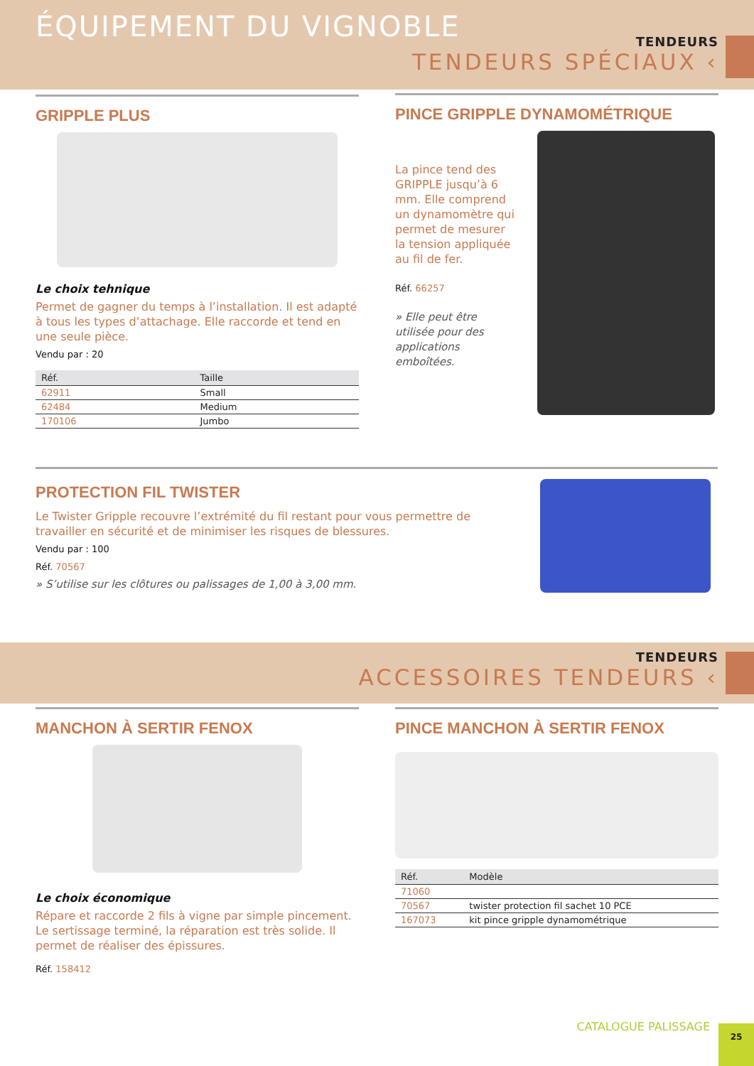ÉQUIPEMENT DU VIGNOBLE TENDEURS
TENDEURS SPÉCIAUX ‹
GRIPPLE PLUS
Le choix tehnique
Permet de gagner du temps à l’installation. Il est adapté à tous les types d’attachage. Elle raccorde et tend en une seule pièce.
Vendu par : 20
| Réf. | Taille |
| --- | --- |
| 62911 | Small |
| 62484 | Medium |
| 170106 | Jumbo |
PINCE GRIPPLE DYNAMOMÉTRIQUE
La pince tend des GRIPPLE jusqu’à 6 mm. Elle comprend un dynamomètre qui permet de mesurer la tension appliquée au fil de fer.
Réf. 66257
» Elle peut être utilisée pour des applications emboîtées.
PROTECTION FIL TWISTER
Le Twister Gripple recouvre l’extrémité du fil restant pour vous permettre de travailler en sécurité et de minimiser les risques de blessures.
Vendu par : 100
Réf. 70567
» S’utilise sur les clôtures ou palissages de 1,00 à 3,00 mm.
TENDEURS
ACCESSOIRES TENDEURS ‹
MANCHON À SERTIR FENOX
Le choix économique
Répare et raccorde 2 fils à vigne par simple pincement. Le sertissage terminé, la réparation est très solide. Il permet de réaliser des épissures.
Réf. 158412
PINCE MANCHON À SERTIR FENOX
| Réf. | Modèle |
| --- | --- |
| 71060 | |
| 70567 | twister protection fil sachet 10 PCE |
| 167073 | kit pince gripple dynamométrique |
CATALOGUE PALISSAGE 25